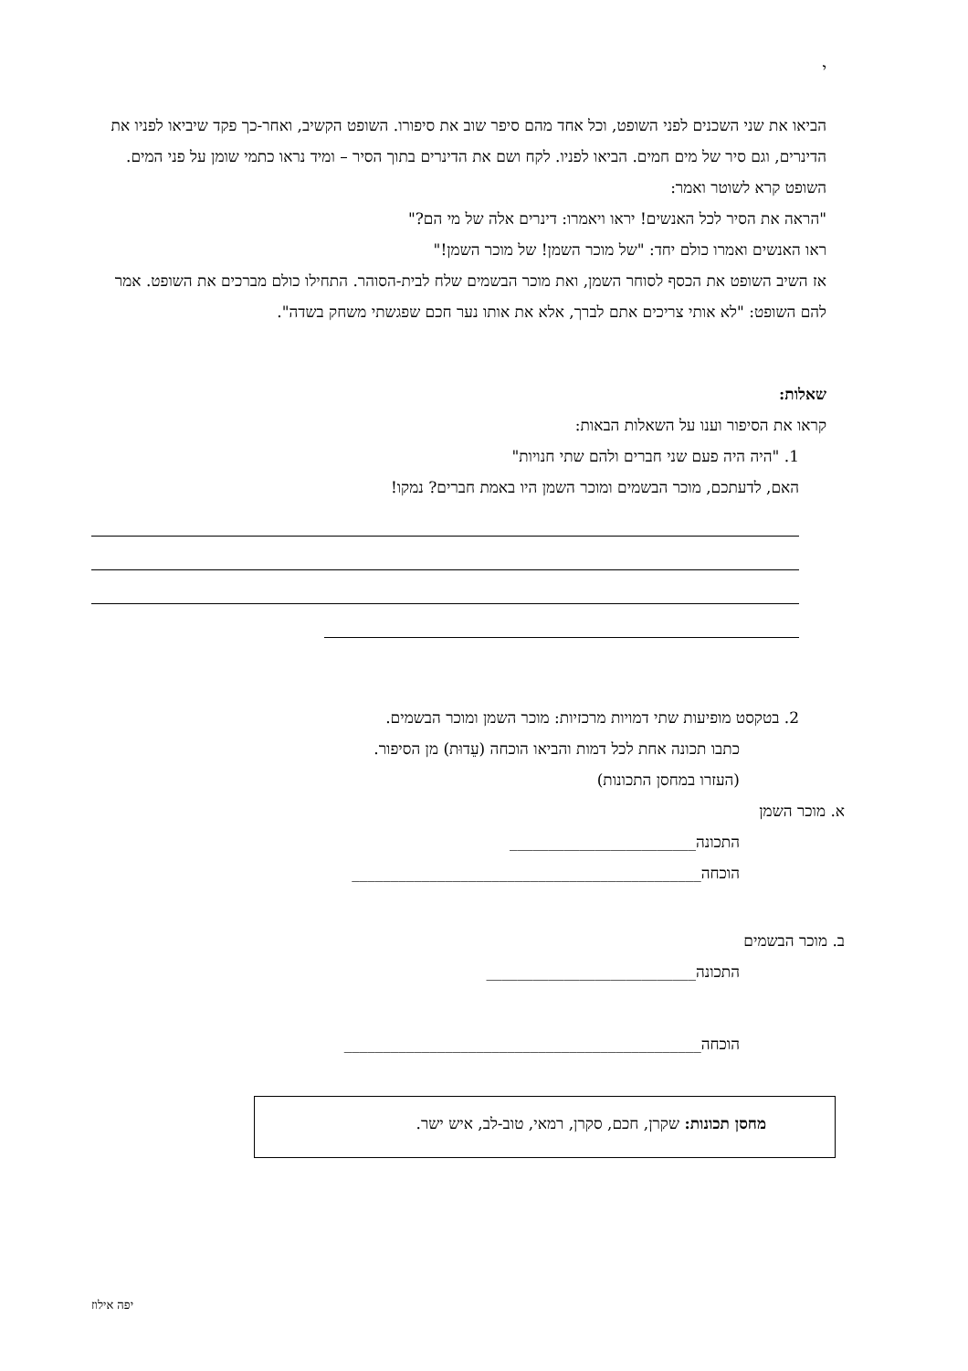י
הביאו את שני השכנים לפני השופט, וכל אחד מהם סיפר שוב את סיפורו. השופט הקשיב, ואחר-כך פקד שיביאו לפניו את הדינרים, וגם סיר של מים חמים. הביאו לפניו. לקח ושם את הדינרים בתוך הסיר – ומיד נראו כתמי שומן על פני המים. השופט קרא לשוטר ואמר:
"הראה את הסיר לכל האנשים! יראו ויאמרו: דינרים אלה של מי הם?"
ראו האנשים ואמרו כולם יחד: "של מוכר השמן! של מוכר השמן!"
אז השיב השופט את הכסף לסוחר השמן, ואת מוכר הבשמים שלח לבית-הסוהר. התחילו כולם מברכים את השופט. אמר להם השופט: "לא אותי צריכים אתם לברך, אלא את אותו נער חכם שפגשתי משחק בשדה".
שאלות:
קראו את הסיפור וענו על השאלות הבאות:
1. "היה היה פעם שני חברים ולהם שתי חנויות"
האם, לדעתכם, מוכר הבשמים ומוכר השמן היו באמת חברים? נמקו!
2. בטקסט מופיעות שתי דמויות מרכזיות: מוכר השמן ומוכר הבשמים.
כתבו תכונה אחת לכל דמות והביאו הוכחה (עֵדוּת) מן הסיפור.
(העזרו במחסן התכונות)
א. מוכר השמן
התכונה________________________
הוכחה_____________________________________________
ב. מוכר הבשמים
התכונה___________________________
הוכחה______________________________________________
מחסן תכונות: שקרן, חכם, סקרן, רמאי, טוב-לב, איש ישר.
יפה אילוז